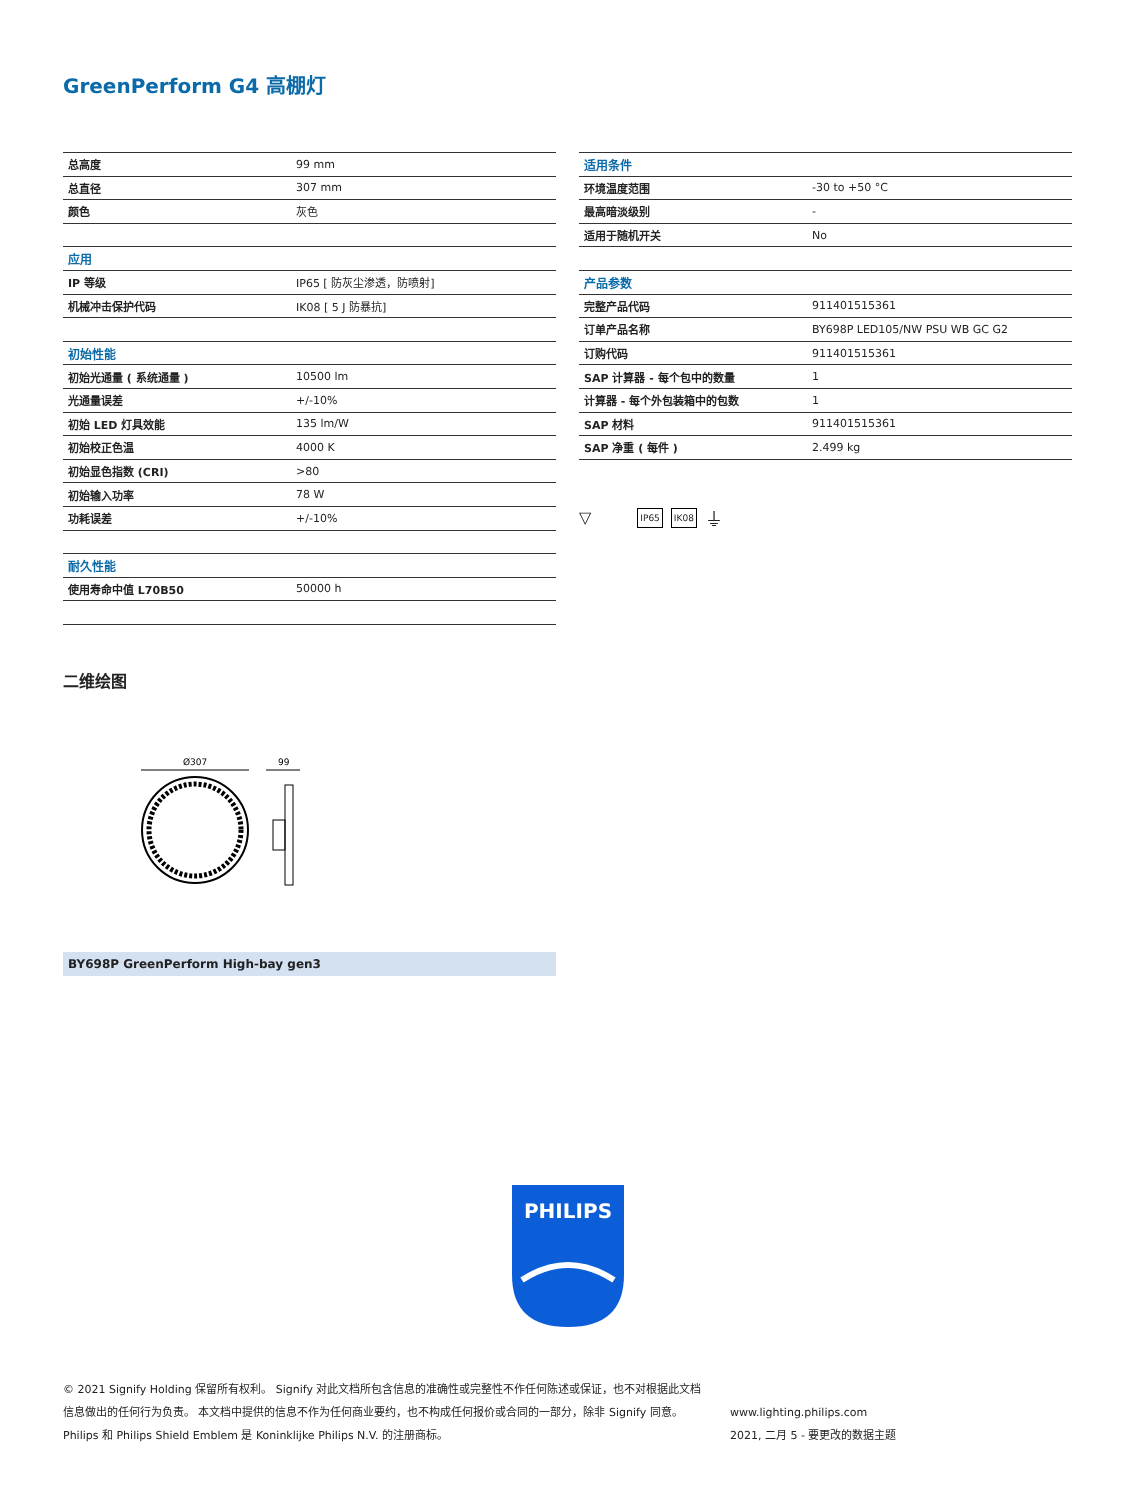GreenPerform G4 高棚灯
| 总高度 | 99 mm |
| 总直径 | 307 mm |
| 颜色 | 灰色 |
| 应用 | |
| IP 等级 | IP65 [ 防灰尘渗透，防喷射] |
| 机械冲击保护代码 | IK08 [ 5 J 防暴抗] |
| 初始性能 | |
| 初始光通量 ( 系统通量 ) | 10500 lm |
| 光通量误差 | +/-10% |
| 初始 LED 灯具效能 | 135 lm/W |
| 初始校正色温 | 4000 K |
| 初始显色指数 (CRI) | >80 |
| 初始输入功率 | 78 W |
| 功耗误差 | +/-10% |
| 耐久性能 | |
| 使用寿命中值 L70B50 | 50000 h |
| 适用条件 | |
| --- | --- |
| 环境温度范围 | -30 to +50 °C |
| 最高暗淡级别 | - |
| 适用于随机开关 | No |
| 产品参数 | |
| 完整产品代码 | 911401515361 |
| 订单产品名称 | BY698P LED105/NW PSU WB GC G2 |
| 订购代码 | 911401515361 |
| SAP 计算器 - 每个包中的数量 | 1 |
| 计算器 - 每个外包装箱中的包数 | 1 |
| SAP 材料 | 911401515361 |
| SAP 净重 ( 每件 ) | 2.499 kg |
▽ IP65 IK08 ⏚
二维绘图
Ø307
99
BY698P GreenPerform High-bay gen3
PHILIPS
© 2021 Signify Holding 保留所有权利。 Signify 对此文档所包含信息的准确性或完整性不作任何陈述或保证，也不对根据此文档
信息做出的任何行为负责。 本文档中提供的信息不作为任何商业要约，也不构成任何报价或合同的一部分，除非 Signify 同意。
Philips 和 Philips Shield Emblem 是 Koninklijke Philips N.V. 的注册商标。
www.lighting.philips.com
2021, 二月 5 - 要更改的数据主题